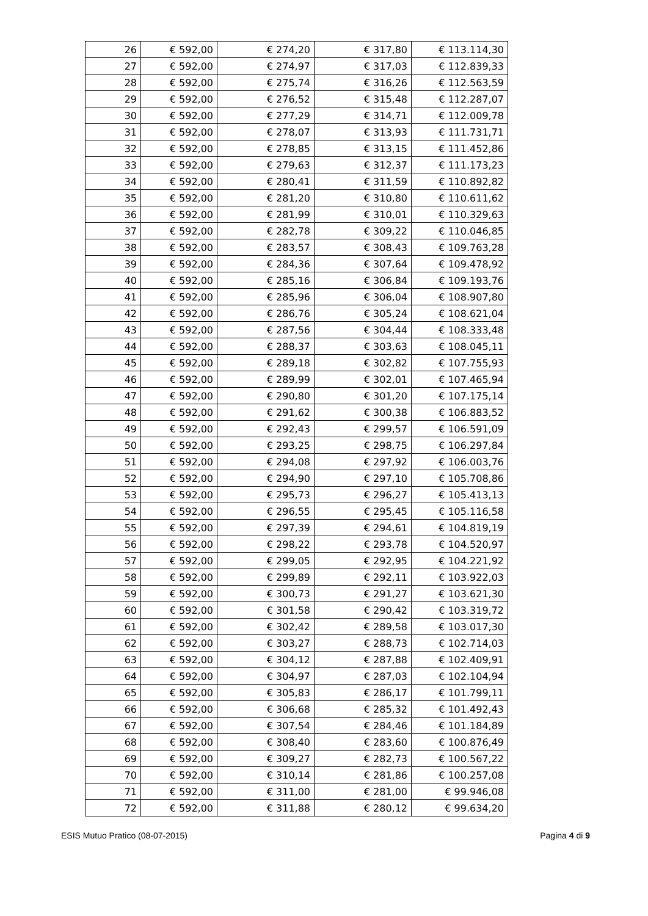| 26 | € 592,00 | € 274,20 | € 317,80 | € 113.114,30 |
| 27 | € 592,00 | € 274,97 | € 317,03 | € 112.839,33 |
| 28 | € 592,00 | € 275,74 | € 316,26 | € 112.563,59 |
| 29 | € 592,00 | € 276,52 | € 315,48 | € 112.287,07 |
| 30 | € 592,00 | € 277,29 | € 314,71 | € 112.009,78 |
| 31 | € 592,00 | € 278,07 | € 313,93 | € 111.731,71 |
| 32 | € 592,00 | € 278,85 | € 313,15 | € 111.452,86 |
| 33 | € 592,00 | € 279,63 | € 312,37 | € 111.173,23 |
| 34 | € 592,00 | € 280,41 | € 311,59 | € 110.892,82 |
| 35 | € 592,00 | € 281,20 | € 310,80 | € 110.611,62 |
| 36 | € 592,00 | € 281,99 | € 310,01 | € 110.329,63 |
| 37 | € 592,00 | € 282,78 | € 309,22 | € 110.046,85 |
| 38 | € 592,00 | € 283,57 | € 308,43 | € 109.763,28 |
| 39 | € 592,00 | € 284,36 | € 307,64 | € 109.478,92 |
| 40 | € 592,00 | € 285,16 | € 306,84 | € 109.193,76 |
| 41 | € 592,00 | € 285,96 | € 306,04 | € 108.907,80 |
| 42 | € 592,00 | € 286,76 | € 305,24 | € 108.621,04 |
| 43 | € 592,00 | € 287,56 | € 304,44 | € 108.333,48 |
| 44 | € 592,00 | € 288,37 | € 303,63 | € 108.045,11 |
| 45 | € 592,00 | € 289,18 | € 302,82 | € 107.755,93 |
| 46 | € 592,00 | € 289,99 | € 302,01 | € 107.465,94 |
| 47 | € 592,00 | € 290,80 | € 301,20 | € 107.175,14 |
| 48 | € 592,00 | € 291,62 | € 300,38 | € 106.883,52 |
| 49 | € 592,00 | € 292,43 | € 299,57 | € 106.591,09 |
| 50 | € 592,00 | € 293,25 | € 298,75 | € 106.297,84 |
| 51 | € 592,00 | € 294,08 | € 297,92 | € 106.003,76 |
| 52 | € 592,00 | € 294,90 | € 297,10 | € 105.708,86 |
| 53 | € 592,00 | € 295,73 | € 296,27 | € 105.413,13 |
| 54 | € 592,00 | € 296,55 | € 295,45 | € 105.116,58 |
| 55 | € 592,00 | € 297,39 | € 294,61 | € 104.819,19 |
| 56 | € 592,00 | € 298,22 | € 293,78 | € 104.520,97 |
| 57 | € 592,00 | € 299,05 | € 292,95 | € 104.221,92 |
| 58 | € 592,00 | € 299,89 | € 292,11 | € 103.922,03 |
| 59 | € 592,00 | € 300,73 | € 291,27 | € 103.621,30 |
| 60 | € 592,00 | € 301,58 | € 290,42 | € 103.319,72 |
| 61 | € 592,00 | € 302,42 | € 289,58 | € 103.017,30 |
| 62 | € 592,00 | € 303,27 | € 288,73 | € 102.714,03 |
| 63 | € 592,00 | € 304,12 | € 287,88 | € 102.409,91 |
| 64 | € 592,00 | € 304,97 | € 287,03 | € 102.104,94 |
| 65 | € 592,00 | € 305,83 | € 286,17 | € 101.799,11 |
| 66 | € 592,00 | € 306,68 | € 285,32 | € 101.492,43 |
| 67 | € 592,00 | € 307,54 | € 284,46 | € 101.184,89 |
| 68 | € 592,00 | € 308,40 | € 283,60 | € 100.876,49 |
| 69 | € 592,00 | € 309,27 | € 282,73 | € 100.567,22 |
| 70 | € 592,00 | € 310,14 | € 281,86 | € 100.257,08 |
| 71 | € 592,00 | € 311,00 | € 281,00 | € 99.946,08 |
| 72 | € 592,00 | € 311,88 | € 280,12 | € 99.634,20 |
ESIS Mutuo Pratico (08-07-2015) Pagina 4 di 9